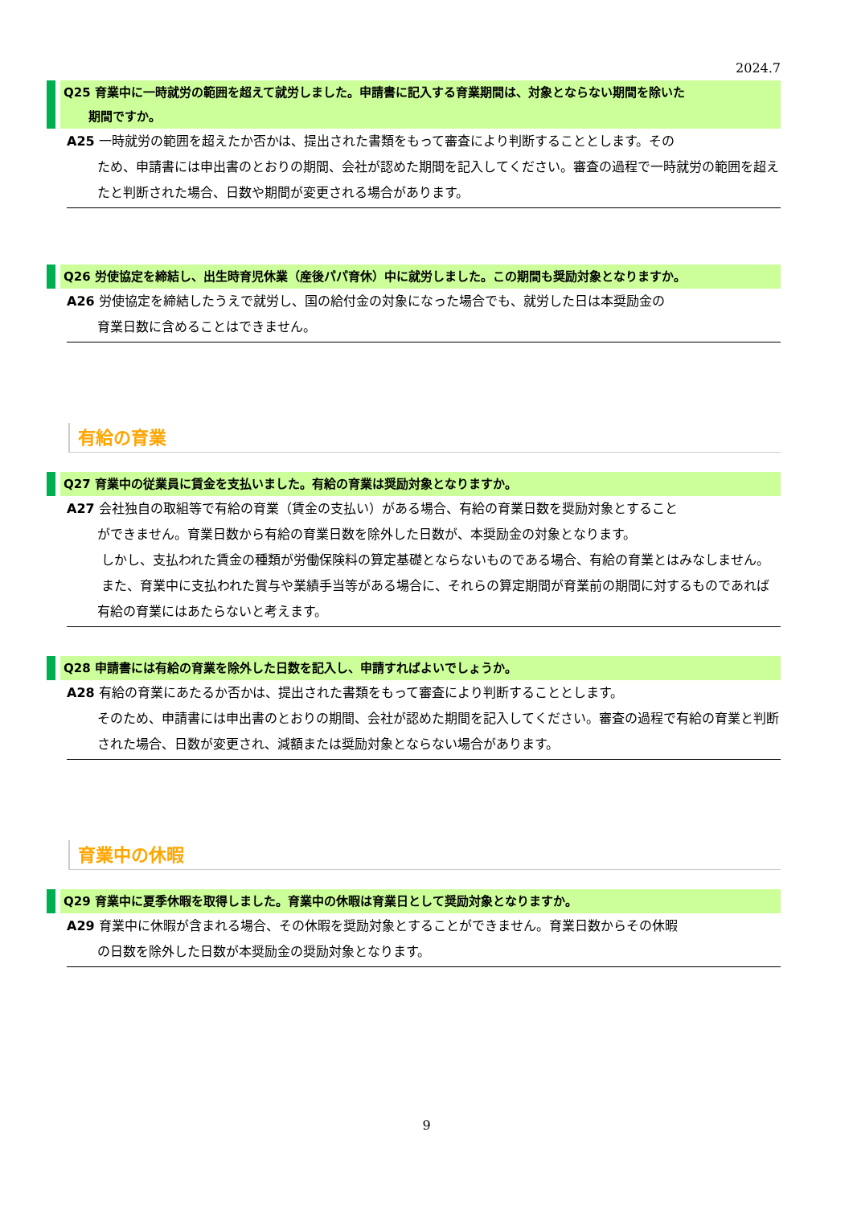2024.7
Q25 育業中に一時就労の範囲を超えて就労しました。申請書に記入する育業期間は、対象とならない期間を除いた
期間ですか。
A25 一時就労の範囲を超えたか否かは、提出された書類をもって審査により判断することとします。その
ため、申請書には申出書のとおりの期間、会社が認めた期間を記入してください。審査の過程で一時就労の範囲を超えたと判断された場合、日数や期間が変更される場合があります。
Q26 労使協定を締結し、出生時育児休業（産後パパ育休）中に就労しました。この期間も奨励対象となりますか。
A26 労使協定を締結したうえで就労し、国の給付金の対象になった場合でも、就労した日は本奨励金の
育業日数に含めることはできません。
有給の育業
Q27 育業中の従業員に賃金を支払いました。有給の育業は奨励対象となりますか。
A27 会社独自の取組等で有給の育業（賃金の支払い）がある場合、有給の育業日数を奨励対象とすること
ができません。育業日数から有給の育業日数を除外した日数が、本奨励金の対象となります。
しかし、支払われた賃金の種類が労働保険料の算定基礎とならないものである場合、有給の育業とはみなしません。
また、育業中に支払われた賞与や業績手当等がある場合に、それらの算定期間が育業前の期間に対するものであれば有給の育業にはあたらないと考えます。
Q28 申請書には有給の育業を除外した日数を記入し、申請すればよいでしょうか。
A28 有給の育業にあたるか否かは、提出された書類をもって審査により判断することとします。
そのため、申請書には申出書のとおりの期間、会社が認めた期間を記入してください。審査の過程で有給の育業と判断された場合、日数が変更され、減額または奨励対象とならない場合があります。
育業中の休暇
Q29 育業中に夏季休暇を取得しました。育業中の休暇は育業日として奨励対象となりますか。
A29 育業中に休暇が含まれる場合、その休暇を奨励対象とすることができません。育業日数からその休暇
の日数を除外した日数が本奨励金の奨励対象となります。
9